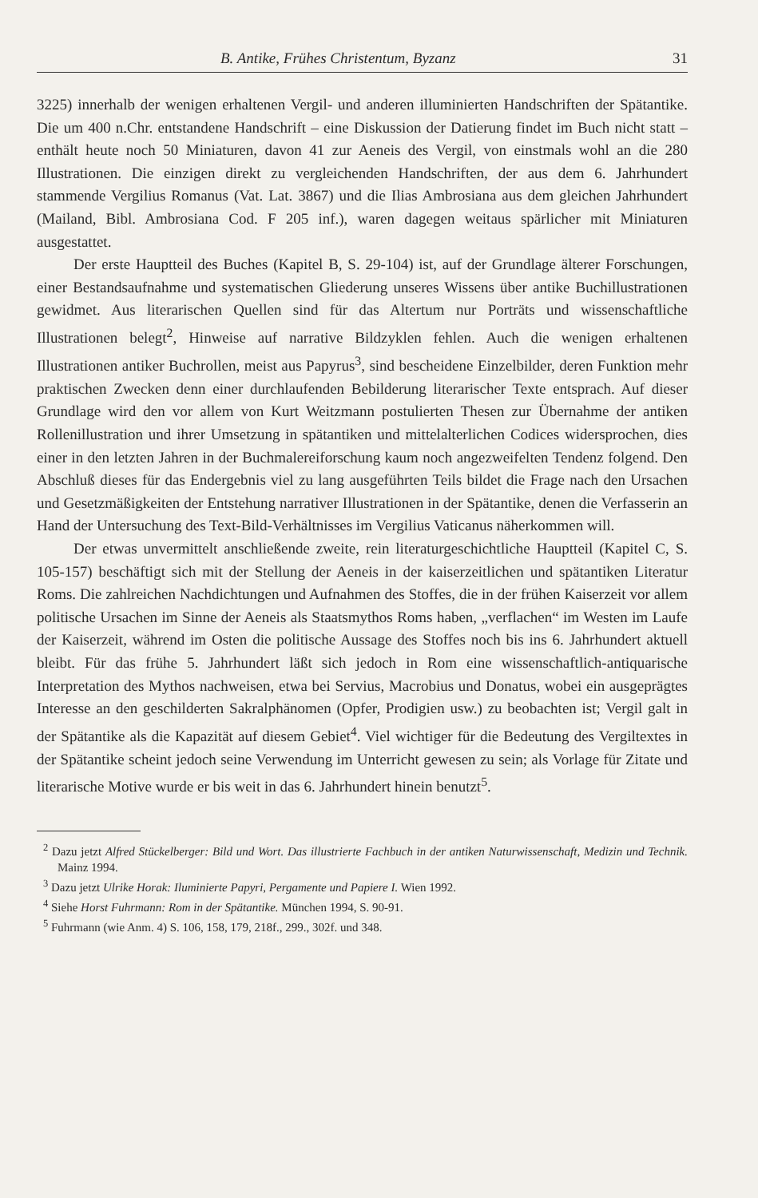B. Antike, Frühes Christentum, Byzanz 31
3225) innerhalb der wenigen erhaltenen Vergil- und anderen illuminierten Handschriften der Spätantike. Die um 400 n.Chr. entstandene Handschrift – eine Diskussion der Datierung findet im Buch nicht statt – enthält heute noch 50 Miniaturen, davon 41 zur Aeneis des Vergil, von einstmals wohl an die 280 Illustrationen. Die einzigen direkt zu vergleichenden Handschriften, der aus dem 6. Jahrhundert stammende Vergilius Romanus (Vat. Lat. 3867) und die Ilias Ambrosiana aus dem gleichen Jahrhundert (Mailand, Bibl. Ambrosiana Cod. F 205 inf.), waren dagegen weitaus spärlicher mit Miniaturen ausgestattet.
Der erste Hauptteil des Buches (Kapitel B, S. 29-104) ist, auf der Grundlage älterer Forschungen, einer Bestandsaufnahme und systematischen Gliederung unseres Wissens über antike Buchillustrationen gewidmet. Aus literarischen Quellen sind für das Altertum nur Porträts und wissenschaftliche Illustrationen belegt<sup>2</sup>, Hinweise auf narrative Bildzyklen fehlen. Auch die wenigen erhaltenen Illustrationen antiker Buchrollen, meist aus Papyrus<sup>3</sup>, sind bescheidene Einzelbilder, deren Funktion mehr praktischen Zwecken denn einer durchlaufenden Bebilderung literarischer Texte entsprach. Auf dieser Grundlage wird den vor allem von Kurt Weitzmann postulierten Thesen zur Übernahme der antiken Rollenillustration und ihrer Umsetzung in spätantiken und mittelalterlichen Codices widersprochen, dies einer in den letzten Jahren in der Buchmalereiforschung kaum noch angezweifelten Tendenz folgend. Den Abschluß dieses für das Endergebnis viel zu lang ausgeführten Teils bildet die Frage nach den Ursachen und Gesetzmäßigkeiten der Entstehung narrativer Illustrationen in der Spätantike, denen die Verfasserin an Hand der Untersuchung des Text-Bild-Verhältnisses im Vergilius Vaticanus näherkommen will.
Der etwas unvermittelt anschließende zweite, rein literaturgeschichtliche Hauptteil (Kapitel C, S. 105-157) beschäftigt sich mit der Stellung der Aeneis in der kaiserzeitlichen und spätantiken Literatur Roms. Die zahlreichen Nachdichtungen und Aufnahmen des Stoffes, die in der frühen Kaiserzeit vor allem politische Ursachen im Sinne der Aeneis als Staatsmythos Roms haben, „verflachen“ im Westen im Laufe der Kaiserzeit, während im Osten die politische Aussage des Stoffes noch bis ins 6. Jahrhundert aktuell bleibt. Für das frühe 5. Jahrhundert läßt sich jedoch in Rom eine wissenschaftlich-antiquarische Interpretation des Mythos nachweisen, etwa bei Servius, Macrobius und Donatus, wobei ein ausgeprägtes Interesse an den geschilderten Sakralphänomen (Opfer, Prodigien usw.) zu beobachten ist; Vergil galt in der Spätantike als die Kapazität auf diesem Gebiet<sup>4</sup>. Viel wichtiger für die Bedeutung des Vergiltextes in der Spätantike scheint jedoch seine Verwendung im Unterricht gewesen zu sein; als Vorlage für Zitate und literarische Motive wurde er bis weit in das 6. Jahrhundert hinein benutzt<sup>5</sup>.
<sup>2</sup> Dazu jetzt Alfred Stückelberger: Bild und Wort. Das illustrierte Fachbuch in der antiken Naturwissenschaft, Medizin und Technik. Mainz 1994.
<sup>3</sup> Dazu jetzt Ulrike Horak: Iluminierte Papyri, Pergamente und Papiere I. Wien 1992.
<sup>4</sup> Siehe Horst Fuhrmann: Rom in der Spätantike. München 1994, S. 90-91.
<sup>5</sup> Fuhrmann (wie Anm. 4) S. 106, 158, 179, 218f., 299., 302f. und 348.